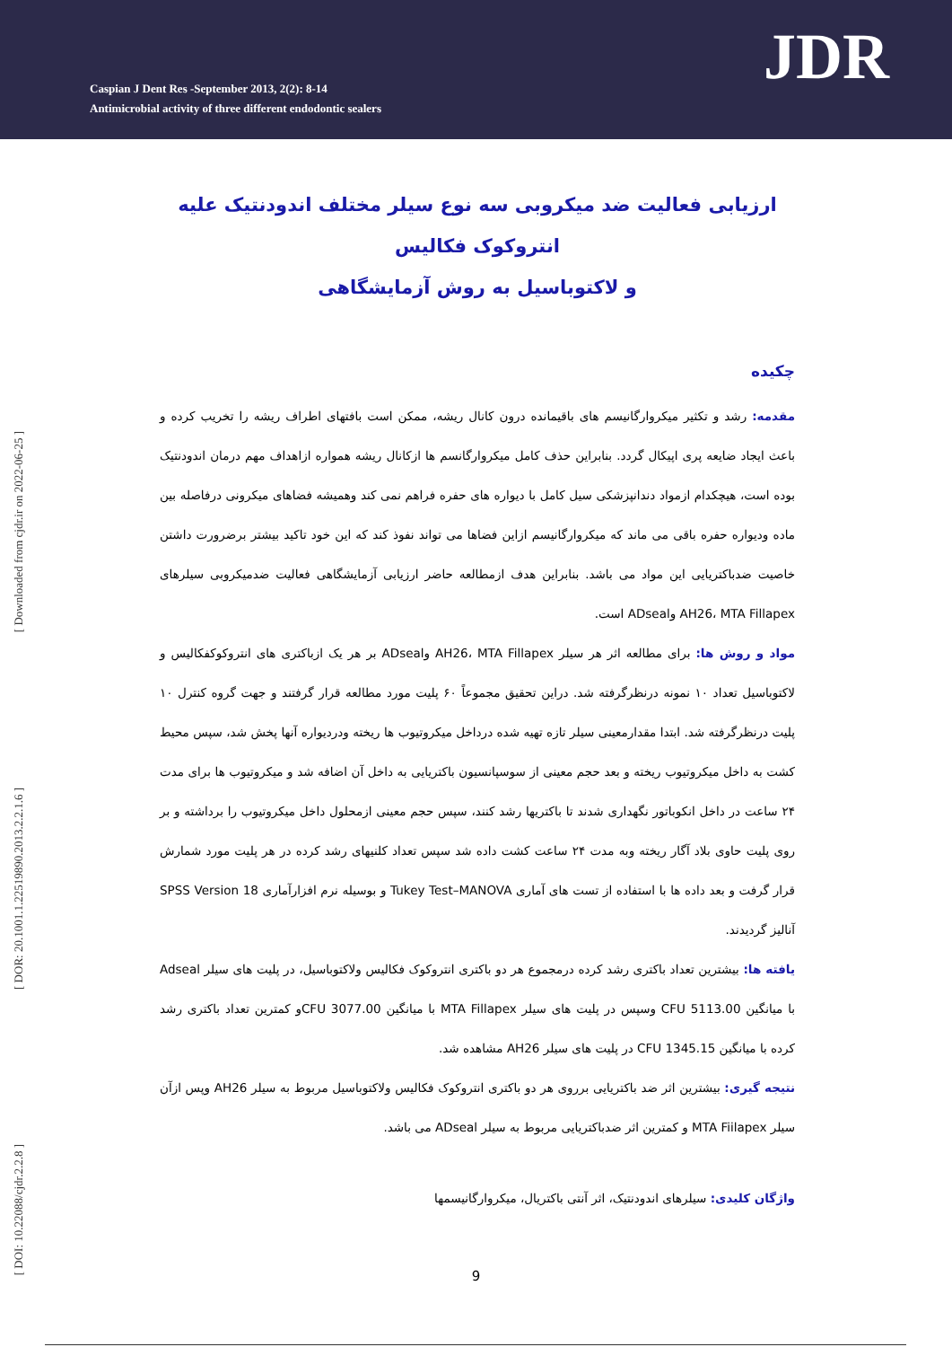Caspian J Dent Res -September 2013, 2(2): 8-14
Antimicrobial activity of three different endodontic sealers
JDR
[ Downloaded from cjdr.ir on 2022-06-25 ]
[ DOR: 20.1001.1.22519890.2013.2.2.1.6 ]
[ DOI: 10.22088/cjdr.2.2.8 ]
ارزیابی فعالیت ضد میکروبی سه نوع سیلر مختلف اندودنتیک علیه انتروکوک فکالیس
و لاکتوباسیل به روش آزمایشگاهی
چکیده
مقدمه: رشد و تکثیر میکروارگانیسم های باقیمانده درون کانال ریشه، ممکن است بافتهای اطراف ریشه را تخریب کرده و باعث ایجاد ضایعه پری اپیکال گردد. بنابراین حذف کامل میکروارگانسم ها ازکانال ریشه همواره ازاهداف مهم درمان اندودنتیک بوده است، هیچکدام ازمواد دندانپزشکی سیل کامل با دیواره های حفره فراهم نمی کند وهمیشه فضاهای میکرونی درفاصله بین ماده ودیواره حفره باقی می ماند که میکروارگانیسم ازاین فضاها می تواند نفوذ کند که این خود تاکید بیشتر برضرورت داشتن خاصیت ضدباکتریایی این مواد می باشد. بنابراین هدف ازمطالعه حاضر ارزیابی آزمایشگاهی فعالیت ضدمیکروبی سیلرهای AH26، MTA Fillapex وADseal است.
مواد و روش ها: برای مطالعه اثر هر سیلر AH26، MTA Fillapex وADseal بر هر یک ازباکتری های انتروکوکفکالیس و لاکتوباسیل تعداد ۱۰ نمونه درنظرگرفته شد. دراین تحقیق مجموعاً ۶۰ پلیت مورد مطالعه قرار گرفتند و جهت گروه کنترل ۱۰ پلیت درنظرگرفته شد. ابتدا مقدارمعینی سیلر تازه تهیه شده درداخل میکروتیوب ها ریخته ودردیواره آنها پخش شد، سپس محیط کشت به داخل میکروتیوب ریخته و بعد حجم معینی از سوسپانسیون باکتریایی به داخل آن اضافه شد و میکروتیوب ها برای مدت ۲۴ ساعت در داخل انکوباتور نگهداری شدند تا باکتریها رشد کنند، سپس حجم معینی ازمحلول داخل میکروتیوب را برداشته و بر روی پلیت حاوی بلاد آگار ریخته وبه مدت ۲۴ ساعت کشت داده شد سپس تعداد کلنیهای رشد کرده در هر پلیت مورد شمارش قرار گرفت و بعد داده ها با استفاده از تست های آماری Tukey Test–MANOVA و بوسیله نرم افزارآماری SPSS Version 18 آنالیز گردیدند.
یافته ها: بیشترین تعداد باکتری رشد کرده درمجموع هر دو باکتری انتروکوک فکالیس ولاکتوباسیل، در پلیت های سیلر Adseal با میانگین CFU 5113.00 وسپس در پلیت های سیلر MTA Fillapex با میانگین 3077.00 CFUو کمترین تعداد باکتری رشد کرده با میانگین 1345.15 CFU در پلیت های سیلر AH26 مشاهده شد.
نتیجه گیری: بیشترین اثر ضد باکتریایی برروی هر دو باکتری انتروکوک فکالیس ولاکتوباسیل مربوط به سیلر AH26 وپس ازآن سیلر MTA Fiilapex و کمترین اثر ضدباکتریایی مربوط به سیلر ADseal می باشد.
واژگان کلیدی: سیلرهای اندودنتیک، اثر آنتی باکتریال، میکروارگانیسمها
9